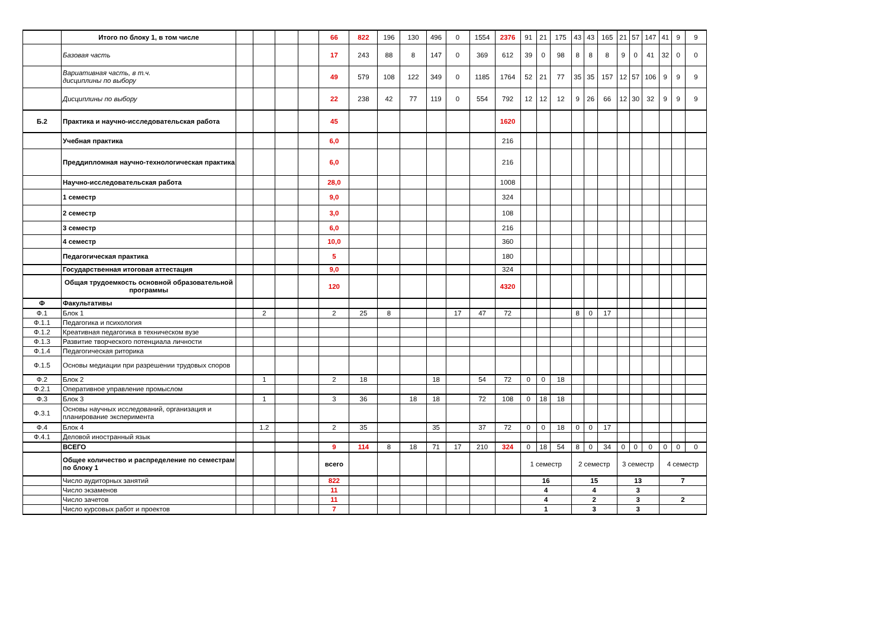| | Итого по блоку 1, в том числе | | | | | 66 | 822 | 196 | 130 | 496 | 0 | 1554 | 2376 | 91 | 21 | 175 | 43 | 43 | 165 | 21 | 57 | 147 | 41 | 9 | 9 |
| | Базовая часть | | | | | 17 | 243 | 88 | 8 | 147 | 0 | 369 | 612 | 39 | 0 | 98 | 8 | 8 | 8 | 9 | 0 | 41 | 32 | 0 | 0 |
| | Вариативная часть, в т.ч. дисциплины по выбору | | | | | 49 | 579 | 108 | 122 | 349 | 0 | 1185 | 1764 | 52 | 21 | 77 | 35 | 35 | 157 | 12 | 57 | 106 | 9 | 9 | 9 |
| | Дисциплины по выбору | | | | | 22 | 238 | 42 | 77 | 119 | 0 | 554 | 792 | 12 | 12 | 12 | 9 | 26 | 66 | 12 | 30 | 32 | 9 | 9 | 9 |
| Б.2 | Практика и научно-исследовательская работа | | | | | 45 | | | | | | | 1620 | | | | | | | | | | | | |
| | Учебная практика | | | | | 6,0 | | | | | | | 216 | | | | | | | | | | | | |
| | Преддипломная научно-технологическая практика | | | | | 6,0 | | | | | | | 216 | | | | | | | | | | | | |
| | Научно-исследовательская работа | | | | | 28,0 | | | | | | | 1008 | | | | | | | | | | | | |
| | 1 семестр | | | | | 9,0 | | | | | | | 324 | | | | | | | | | | | | |
| | 2 семестр | | | | | 3,0 | | | | | | | 108 | | | | | | | | | | | | |
| | 3 семестр | | | | | 6,0 | | | | | | | 216 | | | | | | | | | | | | |
| | 4 семестр | | | | | 10,0 | | | | | | | 360 | | | | | | | | | | | | |
| | Педагогическая практика | | | | | 5 | | | | | | | 180 | | | | | | | | | | | | |
| | Государственная итоговая аттестация | | | | | 9,0 | | | | | | | 324 | | | | | | | | | | | | |
| | Общая трудоемкость основной образовательной программы | | | | | 120 | | | | | | | 4320 | | | | | | | | | | | | |
| Ф | Факультативы | | | | | | | | | | | | | | | | | | | | | | | | |
| Ф.1 | Блок 1 | | 2 | | | 2 | 25 | 8 | | | 17 | 47 | 72 | | | | 8 | 0 | 17 | | | | | | |
| Ф.1.1 | Педагогика и психология | | | | | | | | | | | | | | | | | | | | | | | | |
| Ф.1.2 | Креативная педагогика в техническом вузе | | | | | | | | | | | | | | | | | | | | | | | | |
| Ф.1.3 | Развитие творческого потенциала личности | | | | | | | | | | | | | | | | | | | | | | | | |
| Ф.1.4 | Педагогическая риторика | | | | | | | | | | | | | | | | | | | | | | | | |
| Ф.1.5 | Основы медиации при разрешении трудовых споров | | | | | | | | | | | | | | | | | | | | | | | | |
| Ф.2 | Блок 2 | | 1 | | | 2 | 18 | | | 18 | | 54 | 72 | 0 | 0 | 18 | | | | | | | | | |
| Ф.2.1 | Оперативное управление промыслом | | | | | | | | | | | | | | | | | | | | | | | | |
| Ф.3 | Блок 3 | | 1 | | | 3 | 36 | | 18 | 18 | | 72 | 108 | 0 | 18 | 18 | | | | | | | | | |
| Ф.3.1 | Основы научных исследований, организация и планирование эксперимента | | | | | | | | | | | | | | | | | | | | | | | | |
| Ф.4 | Блок 4 | | 1.2 | | | 2 | 35 | | | 35 | | 37 | 72 | 0 | 0 | 18 | 0 | 0 | 17 | | | | | | |
| Ф.4.1 | Деловой иностранный язык | | | | | | | | | | | | | | | | | | | | | | | | |
| | ВСЕГО | | | | | 9 | 114 | 8 | 18 | 71 | 17 | 210 | 324 | 0 | 18 | 54 | 8 | 0 | 34 | 0 | 0 | 0 | 0 | 0 | 0 |
| | Общее количество и распределение по семестрам по блоку 1 | | | | | всего | | | | | | | | 1 семестр | | | 2 семестр | | | 3 семестр | | | 4 семестр | | |
| | Число аудиторных занятий | | | | | 822 | | | | | | | | 16 | | | 15 | | | 13 | | | 7 | | |
| | Число экзаменов | | | | | 11 | | | | | | | | 4 | | | 4 | | | 3 | | | | | |
| | Число зачетов | | | | | 11 | | | | | | | | 4 | | | 2 | | | 3 | | | 2 | | |
| | Число курсовых работ и проектов | | | | | 7 | | | | | | | | 1 | | | 3 | | | 3 | | | | | |